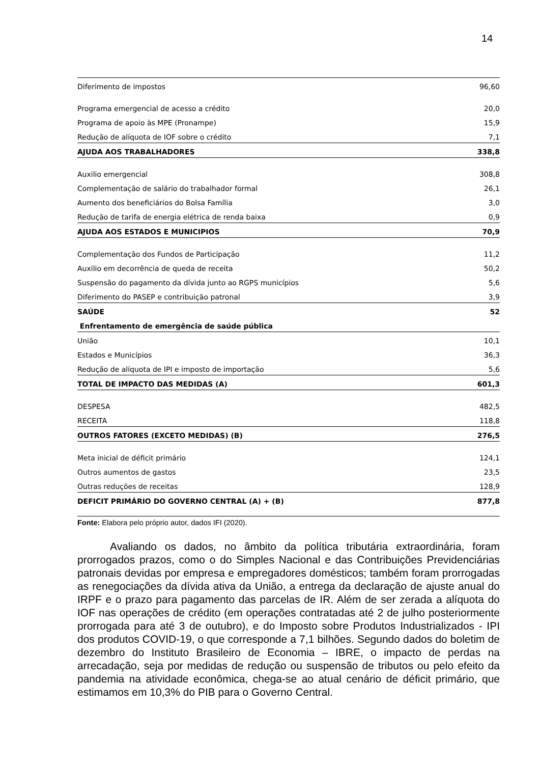14
| Diferimento de impostos | 96,60 |
| Programa emergencial de acesso a crédito | 20,0 |
| Programa de apoio às MPE (Pronampe) | 15,9 |
| Redução de alíquota de IOF sobre o crédito | 7,1 |
| AJUDA AOS TRABALHADORES | 338,8 |
| Auxilio emergencial | 308,8 |
| Complementação de salário do trabalhador formal | 26,1 |
| Aumento dos beneficiários do Bolsa Família | 3,0 |
| Redução de tarifa de energia elétrica de renda baixa | 0,9 |
| AJUDA AOS ESTADOS E MUNICIPIOS | 70,9 |
| Complementação dos Fundos de Participação | 11,2 |
| Auxilio em decorrência de queda de receita | 50,2 |
| Suspensão do pagamento da dívida junto ao RGPS municípios | 5,6 |
| Diferimento do PASEP e contribuição patronal | 3,9 |
| SAÚDE | 52 |
| Enfrentamento de emergência de saúde pública | |
| União | 10,1 |
| Estados e Municípios | 36,3 |
| Redução de alíquota de IPI e imposto de importação | 5,6 |
| TOTAL DE IMPACTO DAS MEDIDAS (A) | 601,3 |
| DESPESA | 482,5 |
| RECEITA | 118,8 |
| OUTROS FATORES (EXCETO MEDIDAS) (B) | 276,5 |
| Meta inicial de déficit primário | 124,1 |
| Outros aumentos de gastos | 23,5 |
| Outras reduções de receitas | 128,9 |
| DEFICIT PRIMÁRIO DO GOVERNO CENTRAL (A) + (B) | 877,8 |
Fonte: Elabora pelo próprio autor, dados IFI (2020).
Avaliando os dados, no âmbito da política tributária extraordinária, foram prorrogados prazos, como o do Simples Nacional e das Contribuições Previdenciárias patronais devidas por empresa e empregadores domésticos; também foram prorrogadas as renegociações da dívida ativa da União, a entrega da declaração de ajuste anual do IRPF e o prazo para pagamento das parcelas de IR. Além de ser zerada a alíquota do IOF nas operações de crédito (em operações contratadas até 2 de julho posteriormente prorrogada para até 3 de outubro), e do Imposto sobre Produtos Industrializados - IPI dos produtos COVID-19, o que corresponde a 7,1 bilhões. Segundo dados do boletim de dezembro do Instituto Brasileiro de Economia – IBRE, o impacto de perdas na arrecadação, seja por medidas de redução ou suspensão de tributos ou pelo efeito da pandemia na atividade econômica, chega-se ao atual cenário de déficit primário, que estimamos em 10,3% do PIB para o Governo Central.